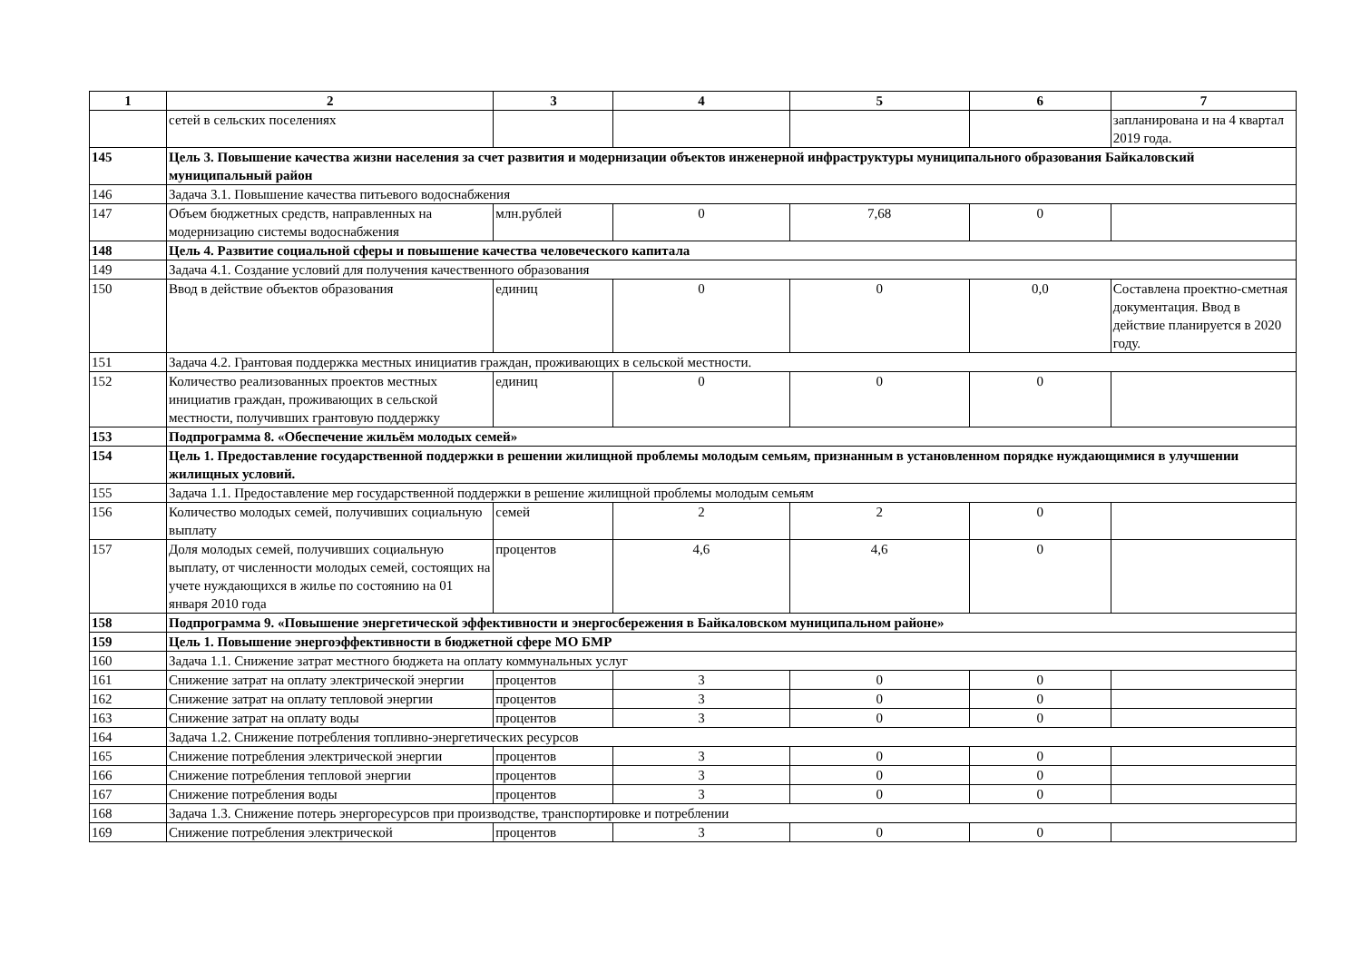| 1 | 2 | 3 | 4 | 5 | 6 | 7 |
| --- | --- | --- | --- | --- | --- | --- |
| | сетей в сельских поселениях | | | | | запланирована и на 4 квартал 2019 года. |
| 145 | Цель 3. Повышение качества жизни населения за счет развития и модернизации объектов инженерной инфраструктуры муниципального образования Байкаловский муниципальный район | | | | | |
| 146 | Задача 3.1. Повышение качества питьевого водоснабжения | | | | | |
| 147 | Объем бюджетных средств, направленных на модернизацию системы водоснабжения | млн.рублей | 0 | 7,68 | 0 | |
| 148 | Цель 4. Развитие социальной сферы и повышение качества человеческого капитала | | | | | |
| 149 | Задача 4.1. Создание условий для получения качественного образования | | | | | |
| 150 | Ввод в действие объектов образования | единиц | 0 | 0 | 0,0 | Составлена проектно-сметная документация. Ввод в действие планируется в 2020 году. |
| 151 | Задача 4.2. Грантовая поддержка местных инициатив граждан, проживающих в сельской местности. | | | | | |
| 152 | Количество реализованных проектов местных инициатив граждан, проживающих в сельской местности, получивших грантовую поддержку | единиц | 0 | 0 | 0 | |
| 153 | Подпрограмма 8. «Обеспечение жильём молодых семей» | | | | | |
| 154 | Цель 1. Предоставление государственной поддержки в решении жилищной проблемы молодым семьям, признанным в установленном порядке нуждающимися в улучшении жилищных условий. | | | | | |
| 155 | Задача 1.1. Предоставление мер государственной поддержки в решение жилищной проблемы молодым семьям | | | | | |
| 156 | Количество молодых семей, получивших социальную выплату | семей | 2 | 2 | 0 | |
| 157 | Доля молодых семей, получивших социальную выплату, от численности молодых семей, состоящих на учете нуждающихся в жилье по состоянию на 01 января 2010 года | процентов | 4,6 | 4,6 | 0 | |
| 158 | Подпрограмма 9. «Повышение энергетической эффективности и энергосбережения в Байкаловском муниципальном районе» | | | | | |
| 159 | Цель 1. Повышение энергоэффективности в бюджетной сфере МО БМР | | | | | |
| 160 | Задача 1.1. Снижение затрат местного бюджета на оплату коммунальных услуг | | | | | |
| 161 | Снижение затрат на оплату электрической энергии | процентов | 3 | 0 | 0 | |
| 162 | Снижение затрат на оплату тепловой энергии | процентов | 3 | 0 | 0 | |
| 163 | Снижение затрат на оплату воды | процентов | 3 | 0 | 0 | |
| 164 | Задача 1.2. Снижение потребления топливно-энергетических ресурсов | | | | | |
| 165 | Снижение потребления электрической энергии | процентов | 3 | 0 | 0 | |
| 166 | Снижение потребления тепловой энергии | процентов | 3 | 0 | 0 | |
| 167 | Снижение потребления воды | процентов | 3 | 0 | 0 | |
| 168 | Задача 1.3. Снижение потерь энергоресурсов при производстве, транспортировке и потреблении | | | | | |
| 169 | Снижение потребления электрической | процентов | 3 | 0 | 0 | |